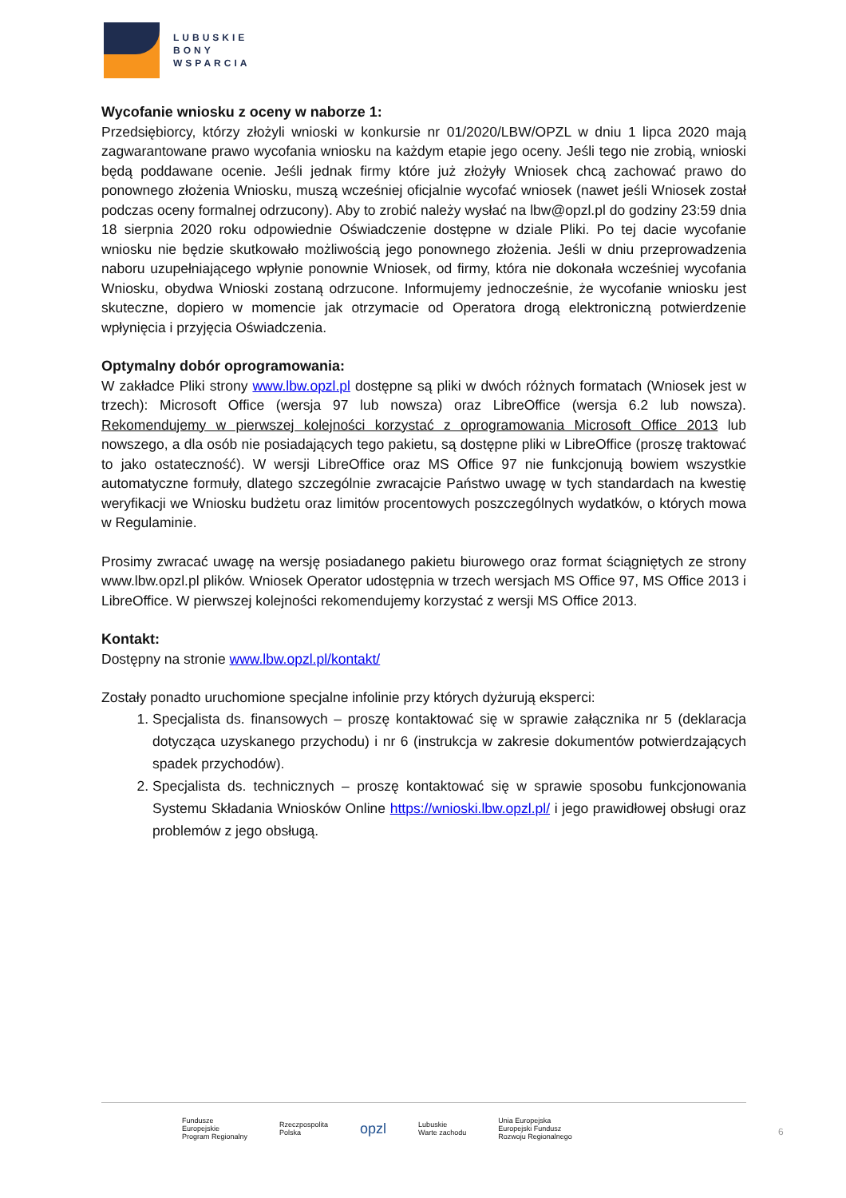LUBUSKIE
BONY
WSPARCIA
Wycofanie wniosku z oceny w naborze 1:
Przedsiębiorcy, którzy złożyli wnioski w konkursie nr 01/2020/LBW/OPZL w dniu 1 lipca 2020 mają zagwarantowane prawo wycofania wniosku na każdym etapie jego oceny. Jeśli tego nie zrobią, wnioski będą poddawane ocenie. Jeśli jednak firmy które już złożyły Wniosek chcą zachować prawo do ponownego złożenia Wniosku, muszą wcześniej oficjalnie wycofać wniosek (nawet jeśli Wniosek został podczas oceny formalnej odrzucony). Aby to zrobić należy wysłać na lbw@opzl.pl do godziny 23:59 dnia 18 sierpnia 2020 roku odpowiednie Oświadczenie dostępne w dziale Pliki. Po tej dacie wycofanie wniosku nie będzie skutkowało możliwością jego ponownego złożenia. Jeśli w dniu przeprowadzenia naboru uzupełniającego wpłynie ponownie Wniosek, od firmy, która nie dokonała wcześniej wycofania Wniosku, obydwa Wnioski zostaną odrzucone. Informujemy jednocześnie, że wycofanie wniosku jest skuteczne, dopiero w momencie jak otrzymacie od Operatora drogą elektroniczną potwierdzenie wpłynięcia i przyjęcia Oświadczenia.
Optymalny dobór oprogramowania:
W zakładce Pliki strony www.lbw.opzl.pl dostępne są pliki w dwóch różnych formatach (Wniosek jest w trzech): Microsoft Office (wersja 97 lub nowsza) oraz LibreOffice (wersja 6.2 lub nowsza). Rekomendujemy w pierwszej kolejności korzystać z oprogramowania Microsoft Office 2013 lub nowszego, a dla osób nie posiadających tego pakietu, są dostępne pliki w LibreOffice (proszę traktować to jako ostateczność). W wersji LibreOffice oraz MS Office 97 nie funkcjonują bowiem wszystkie automatyczne formuły, dlatego szczególnie zwracajcie Państwo uwagę w tych standardach na kwestię weryfikacji we Wniosku budżetu oraz limitów procentowych poszczególnych wydatków, o których mowa w Regulaminie.
Prosimy zwracać uwagę na wersję posiadanego pakietu biurowego oraz format ściągniętych ze strony www.lbw.opzl.pl plików. Wniosek Operator udostępnia w trzech wersjach MS Office 97, MS Office 2013 i LibreOffice. W pierwszej kolejności rekomendujemy korzystać z wersji MS Office 2013.
Kontakt:
Dostępny na stronie www.lbw.opzl.pl/kontakt/
Zostały ponadto uruchomione specjalne infolinie przy których dyżurują eksperci:
1. Specjalista ds. finansowych – proszę kontaktować się w sprawie załącznika nr 5 (deklaracja dotycząca uzyskanego przychodu) i nr 6 (instrukcja w zakresie dokumentów potwierdzających spadek przychodów).
2. Specjalista ds. technicznych – proszę kontaktować się w sprawie sposobu funkcjonowania Systemu Składania Wniosków Online https://wnioski.lbw.opzl.pl/ i jego prawidłowej obsługi oraz problemów z jego obsługą.
Fundusze
Europejskie
Program Regionalny
Rzeczpospolita
Polska
opzl
Lubuskie
Warte zachodu
Unia Europejska
Europejski Fundusz
Rozwoju Regionalnego
6